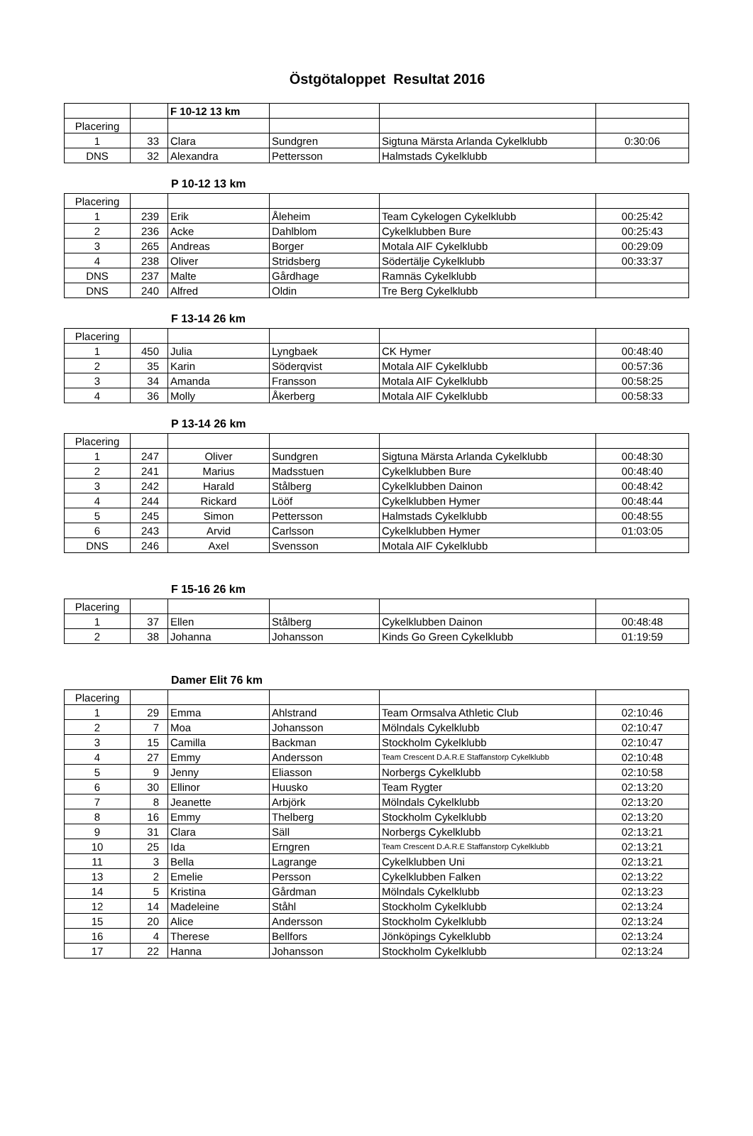Östgötaloppet Resultat 2016
| | | F 10-12 13 km | | | |
| Placering | | | | | |
| 1 | 33 | Clara | Sundgren | Sigtuna Märsta Arlanda Cykelklubb | 0:30:06 |
| DNS | 32 | Alexandra | Pettersson | Halmstads Cykelklubb | |
P 10-12 13 km
| Placering | | | | | |
| 1 | 239 | Erik | Åleheim | Team Cykelogen Cykelklubb | 00:25:42 |
| 2 | 236 | Acke | Dahlblom | Cykelklubben Bure | 00:25:43 |
| 3 | 265 | Andreas | Borger | Motala AIF Cykelklubb | 00:29:09 |
| 4 | 238 | Oliver | Stridsberg | Södertälje Cykelklubb | 00:33:37 |
| DNS | 237 | Malte | Gårdhage | Ramnäs Cykelklubb | |
| DNS | 240 | Alfred | Oldin | Tre Berg Cykelklubb | |
F 13-14 26 km
| Placering | | | | | |
| 1 | 450 | Julia | Lyngbaek | CK Hymer | 00:48:40 |
| 2 | 35 | Karin | Söderqvist | Motala AIF Cykelklubb | 00:57:36 |
| 3 | 34 | Amanda | Fransson | Motala AIF Cykelklubb | 00:58:25 |
| 4 | 36 | Molly | Åkerberg | Motala AIF Cykelklubb | 00:58:33 |
P 13-14 26 km
| Placering | | | | | |
| 1 | 247 | Oliver | Sundgren | Sigtuna Märsta Arlanda Cykelklubb | 00:48:30 |
| 2 | 241 | Marius | Madsstuen | Cykelklubben Bure | 00:48:40 |
| 3 | 242 | Harald | Stålberg | Cykelklubben Dainon | 00:48:42 |
| 4 | 244 | Rickard | Lööf | Cykelklubben Hymer | 00:48:44 |
| 5 | 245 | Simon | Pettersson | Halmstads Cykelklubb | 00:48:55 |
| 6 | 243 | Arvid | Carlsson | Cykelklubben Hymer | 01:03:05 |
| DNS | 246 | Axel | Svensson | Motala AIF Cykelklubb | |
F 15-16 26 km
| Placering | | | | | |
| 1 | 37 | Ellen | Stålberg | Cykelklubben Dainon | 00:48:48 |
| 2 | 38 | Johanna | Johansson | Kinds Go Green Cykelklubb | 01:19:59 |
Damer Elit 76 km
| Placering | | | | | |
| 1 | 29 | Emma | Ahlstrand | Team Ormsalva Athletic Club | 02:10:46 |
| 2 | 7 | Moa | Johansson | Mölndals Cykelklubb | 02:10:47 |
| 3 | 15 | Camilla | Backman | Stockholm Cykelklubb | 02:10:47 |
| 4 | 27 | Emmy | Andersson | Team Crescent D.A.R.E Staffanstorp Cykelklubb | 02:10:48 |
| 5 | 9 | Jenny | Eliasson | Norbergs Cykelklubb | 02:10:58 |
| 6 | 30 | Ellinor | Huusko | Team Rygter | 02:13:20 |
| 7 | 8 | Jeanette | Arbjörk | Mölndals Cykelklubb | 02:13:20 |
| 8 | 16 | Emmy | Thelberg | Stockholm Cykelklubb | 02:13:20 |
| 9 | 31 | Clara | Säll | Norbergs Cykelklubb | 02:13:21 |
| 10 | 25 | Ida | Erngren | Team Crescent D.A.R.E Staffanstorp Cykelklubb | 02:13:21 |
| 11 | 3 | Bella | Lagrange | Cykelklubben Uni | 02:13:21 |
| 13 | 2 | Emelie | Persson | Cykelklubben Falken | 02:13:22 |
| 14 | 5 | Kristina | Gårdman | Mölndals Cykelklubb | 02:13:23 |
| 12 | 14 | Madeleine | Ståhl | Stockholm Cykelklubb | 02:13:24 |
| 15 | 20 | Alice | Andersson | Stockholm Cykelklubb | 02:13:24 |
| 16 | 4 | Therese | Bellfors | Jönköpings Cykelklubb | 02:13:24 |
| 17 | 22 | Hanna | Johansson | Stockholm Cykelklubb | 02:13:24 |